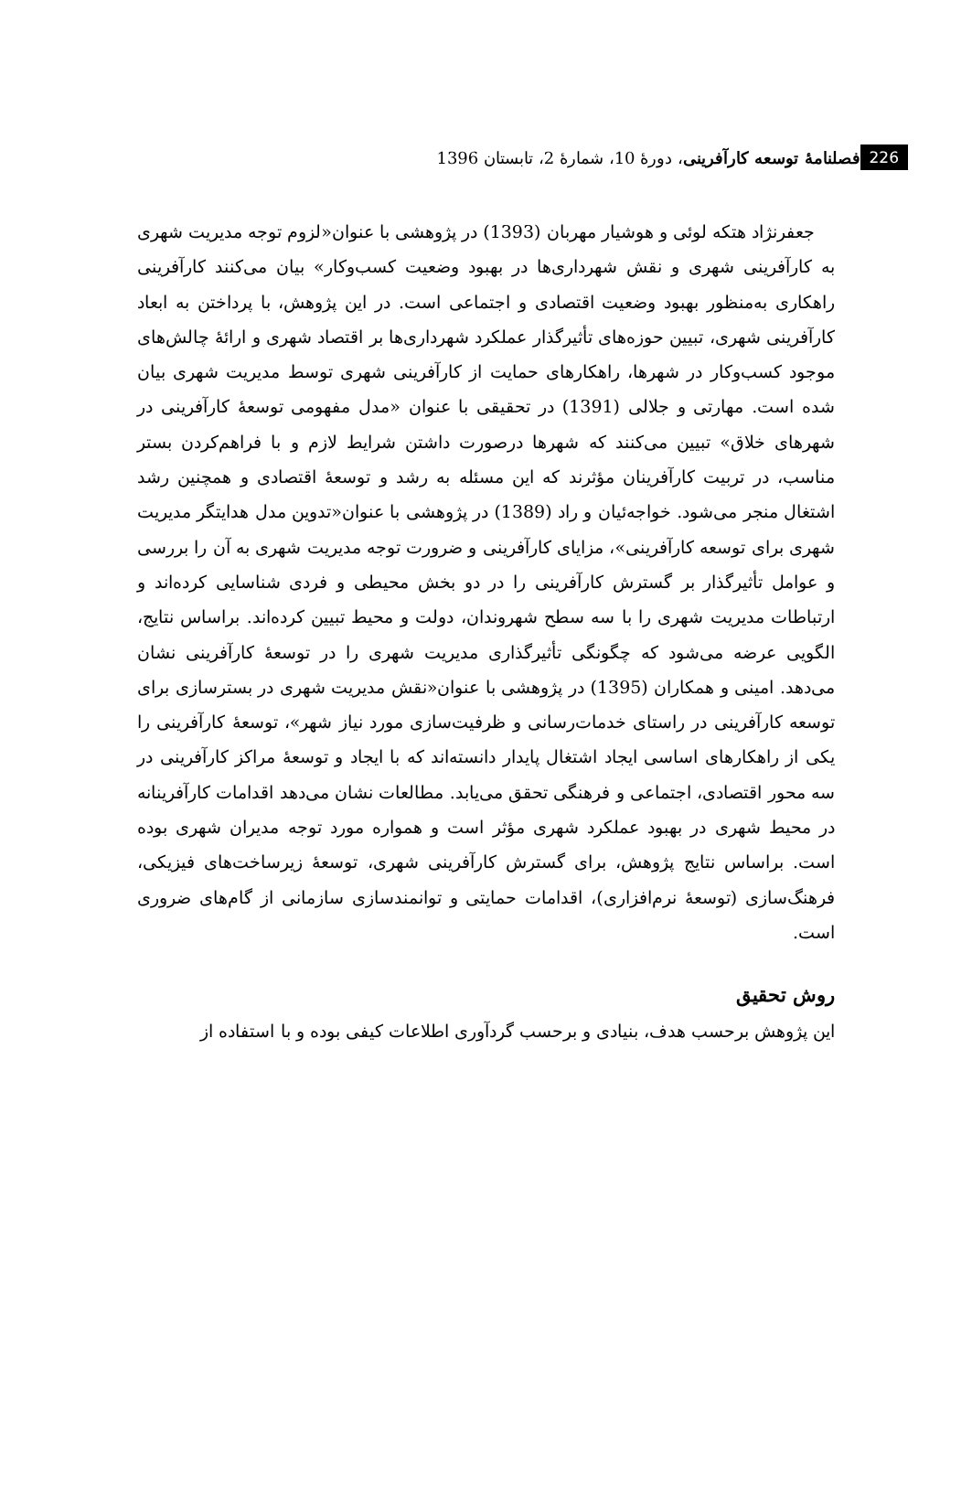فصلنامۀ توسعه کارآفرینی، دورۀ 10، شمارۀ 2، تابستان 1396 226
جعفرنژاد هتکه لوئی و هوشیار مهربان (1393) در پژوهشی با عنوان«لزوم توجه مدیریت شهری به کارآفرینی شهری و نقش شهرداری‌ها در بهبود وضعیت کسب‌وکار» بیان می‌کنند کارآفرینی راهکاری به‌منظور بهبود وضعیت اقتصادی و اجتماعی است. در این پژوهش، با پرداختن به ابعاد کارآفرینی شهری، تبیین حوزه‌های تأثیرگذار عملکرد شهرداری‌ها بر اقتصاد شهری و ارائۀ چالش‌های موجود کسب‌وکار در شهرها، راهکارهای حمایت از کارآفرینی شهری توسط مدیریت شهری بیان شده است. مهارتی و جلالی (1391) در تحقیقی با عنوان «مدل مفهومی توسعۀ کارآفرینی در شهرهای خلاق» تبیین می‌کنند که شهرها درصورت داشتن شرایط لازم و با فراهم‌کردن بستر مناسب، در تربیت کارآفرینان مؤثرند که این مسئله به رشد و توسعۀ اقتصادی و همچنین رشد اشتغال منجر می‌شود. خواجه‌ئیان و راد (1389) در پژوهشی با عنوان«تدوین مدل هدایتگر مدیریت شهری برای توسعه کارآفرینی»، مزایای کارآفرینی و ضرورت توجه مدیریت شهری به آن را بررسی و عوامل تأثیرگذار بر گسترش کارآفرینی را در دو بخش محیطی و فردی شناسایی کرده‌اند و ارتباطات مدیریت شهری را با سه سطح شهروندان، دولت و محیط تبیین کرده‌اند. براساس نتایج، الگویی عرضه می‌شود که چگونگی تأثیرگذاری مدیریت شهری را در توسعۀ کارآفرینی نشان می‌دهد. امینی و همکاران (1395) در پژوهشی با عنوان«نقش مدیریت شهری در بسترسازی برای توسعه کارآفرینی در راستای خدمات‌رسانی و ظرفیت‌سازی مورد نیاز شهر»، توسعۀ کارآفرینی را یکی از راهکارهای اساسی ایجاد اشتغال پایدار دانسته‌اند که با ایجاد و توسعۀ مراکز کارآفرینی در سه محور اقتصادی، اجتماعی و فرهنگی تحقق می‌یابد. مطالعات نشان می‌دهد اقدامات کارآفرینانه در محیط شهری در بهبود عملکرد شهری مؤثر است و همواره مورد توجه مدیران شهری بوده است. براساس نتایج پژوهش، برای گسترش کارآفرینی شهری، توسعۀ زیرساخت‌های فیزیکی، فرهنگ‌سازی (توسعۀ نرم‌افزاری)، اقدامات حمایتی و توانمندسازی سازمانی از گام‌های ضروری است.
روش تحقیق
این پژوهش برحسب هدف، بنیادی و برحسب گردآوری اطلاعات کیفی بوده و با استفاده از